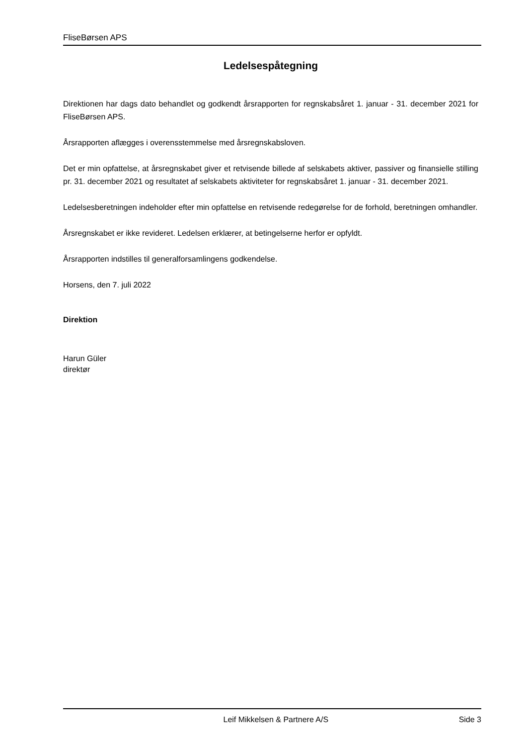FliseBørsen APS
Ledelsespåtegning
Direktionen har dags dato behandlet og godkendt årsrapporten for regnskabsåret 1. januar - 31. december 2021 for FliseBørsen APS.
Årsrapporten aflægges i overensstemmelse med årsregnskabsloven.
Det er min opfattelse, at årsregnskabet giver et retvisende billede af selskabets aktiver, passiver og finansielle stilling pr. 31. december 2021 og resultatet af selskabets aktiviteter for regnskabsåret 1. januar - 31. december 2021.
Ledelsesberetningen indeholder efter min opfattelse en retvisende redegørelse for de forhold, beretningen omhandler.
Årsregnskabet er ikke revideret. Ledelsen erklærer, at betingelserne herfor er opfyldt.
Årsrapporten indstilles til generalforsamlingens godkendelse.
Horsens, den 7. juli 2022
Direktion
Harun Güler
direktør
Leif Mikkelsen & Partnere A/S Side 3